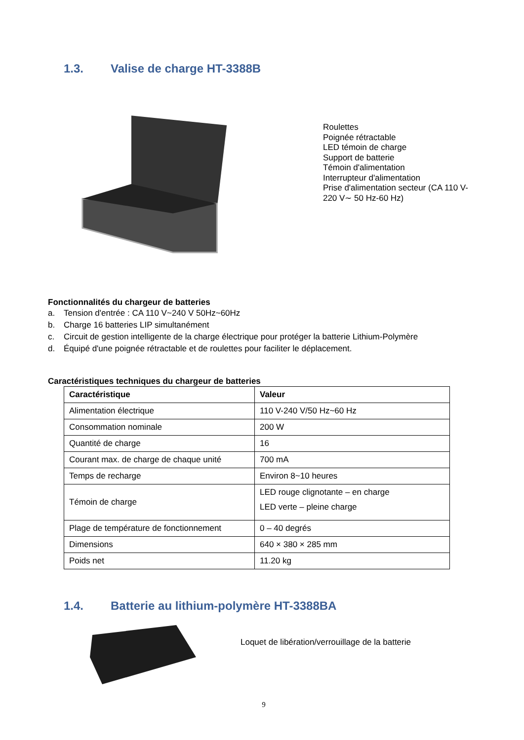1.3. Valise de charge HT-3388B
Roulettes
Poignée rétractable
LED témoin de charge
Support de batterie
Témoin d'alimentation
Interrupteur d'alimentation
Prise d'alimentation secteur (CA 110 V-220 V∼ 50 Hz-60 Hz)
Fonctionnalités du chargeur de batteries
a. Tension d'entrée : CA 110 V~240 V 50Hz~60Hz
b. Charge 16 batteries LIP simultanément
c. Circuit de gestion intelligente de la charge électrique pour protéger la batterie Lithium-Polymère
d. Équipé d'une poignée rétractable et de roulettes pour faciliter le déplacement.
Caractéristiques techniques du chargeur de batteries
| Caractéristique | Valeur |
| --- | --- |
| Alimentation électrique | 110 V-240 V/50 Hz~60 Hz |
| Consommation nominale | 200 W |
| Quantité de charge | 16 |
| Courant max. de charge de chaque unité | 700 mA |
| Temps de recharge | Environ 8~10 heures |
| Témoin de charge | LED rouge clignotante – en charge LED verte – pleine charge |
| Plage de température de fonctionnement | 0 – 40 degrés |
| Dimensions | 640 × 380 × 285 mm |
| Poids net | 11.20 kg |
1.4. Batterie au lithium-polymère HT-3388BA
Loquet de libération/verrouillage de la batterie
9